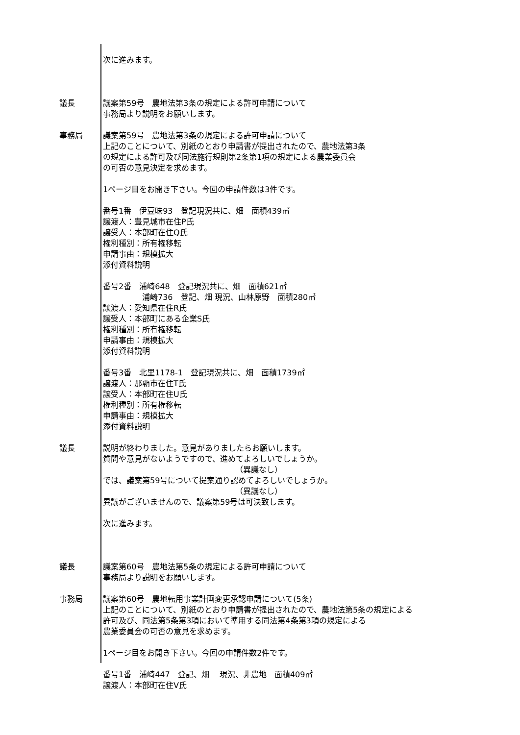次に進みます。
議長 議案第59号　農地法第3条の規定による許可申請について 事務局より説明をお願いします。
事務局 議案第59号　農地法第3条の規定による許可申請について 上記のことについて、別紙のとおり申請書が提出されたので、農地法第3条 の規定による許可及び同法施行規則第2条第1項の規定による農業委員会 の可否の意見決定を求めます。 1ページ目をお開き下さい。今回の申請件数は3件です。 番号1番　伊豆味93　登記現況共に、畑　面積439㎡ 譲渡人：豊見城市在住P氏 譲受人：本部町在住Q氏 権利種別：所有権移転 申請事由：規模拡大 添付資料説明 番号2番　浦崎648　登記現況共に、畑　面積621㎡ 　　　　　浦崎736　登記、畑 現況、山林原野　面積280㎡ 譲渡人：愛知県在住R氏 譲受人：本部町にある企業S氏 権利種別：所有権移転 申請事由：規模拡大 添付資料説明 番号3番　北里1178-1　登記現況共に、畑　面積1739㎡ 譲渡人：那覇市在住T氏 譲受人：本部町在住U氏 権利種別：所有権移転 申請事由：規模拡大 添付資料説明
議長 説明が終わりました。意見がありましたらお願いします。 質問や意見がないようですので、進めてよろしいでしょうか。 （異議なし） では、議案第59号について提案通り認めてよろしいでしょうか。 （異議なし） 異議がございませんので、議案第59号は可決致します。 次に進みます。
議長 議案第60号　農地法第5条の規定による許可申請について 事務局より説明をお願いします。
事務局 議案第60号　農地転用事業計画変更承認申請について(5条) 上記のことについて、別紙のとおり申請書が提出されたので、農地法第5条の規定による 許可及び、同法第5条第3項において準用する同法第4条第3項の規定による 農業委員会の可否の意見を求めます。 1ページ目をお開き下さい。今回の申請件数2件です。 番号1番　浦崎447　登記、畑　 現況、非農地　面積409㎡ 譲渡人：本部町在住V氏